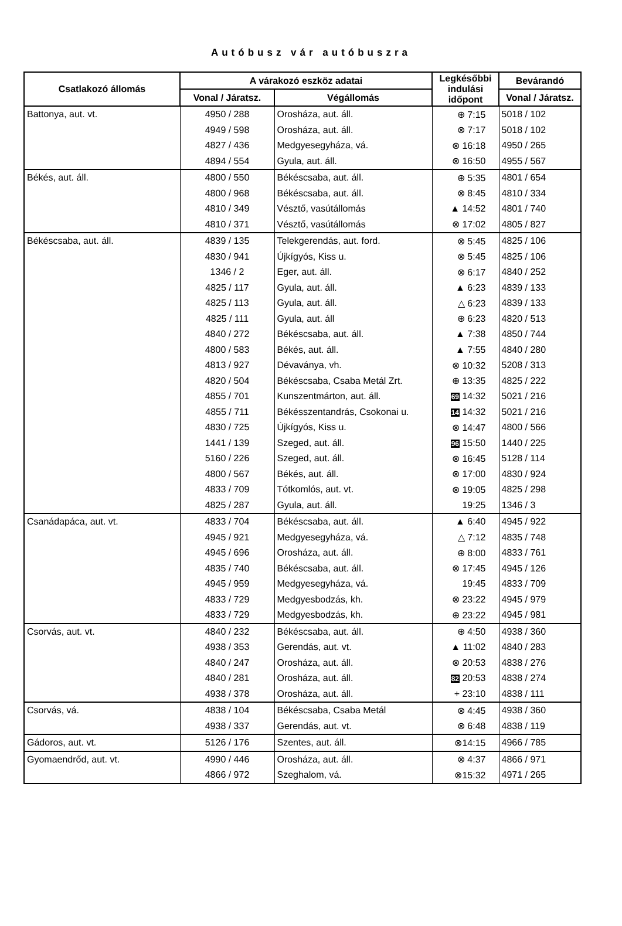Autóbusz vár autóbuszra
| Csatlakozó állomás | A várakozó eszköz adatai | | Legkésőbbi indulási időpont | Bevárandó |
| --- | --- | --- | --- | --- |
| | Vonal / Járatsz. | Végállomás | | Vonal / Járatsz. |
| Battonya, aut. vt. | 4950 / 288 | Orosháza, aut. áll. | ⊕ 7:15 | 5018 / 102 |
| | 4949 / 598 | Orosháza, aut. áll. | ⊗ 7:17 | 5018 / 102 |
| | 4827 / 436 | Medgyesegyháza, vá. | ⊗ 16:18 | 4950 / 265 |
| | 4894 / 554 | Gyula, aut. áll. | ⊗ 16:50 | 4955 / 567 |
| Békés, aut. áll. | 4800 / 550 | Békéscsaba, aut. áll. | ⊕ 5:35 | 4801 / 654 |
| | 4800 / 968 | Békéscsaba, aut. áll. | ⊗ 8:45 | 4810 / 334 |
| | 4810 / 349 | Vésztő, vasútállomás | ▲ 14:52 | 4801 / 740 |
| | 4810 / 371 | Vésztő, vasútállomás | ⊗ 17:02 | 4805 / 827 |
| Békéscsaba, aut. áll. | 4839 / 135 | Telekgerendás, aut. ford. | ⊗ 5:45 | 4825 / 106 |
| | 4830 / 941 | Újkígyós, Kiss u. | ⊗ 5:45 | 4825 / 106 |
| | 1346 / 2 | Eger, aut. áll. | ⊗ 6:17 | 4840 / 252 |
| | 4825 / 117 | Gyula, aut. áll. | ▲ 6:23 | 4839 / 133 |
| | 4825 / 113 | Gyula, aut. áll. | △ 6:23 | 4839 / 133 |
| | 4825 / 111 | Gyula, aut. áll | ⊕ 6:23 | 4820 / 513 |
| | 4840 / 272 | Békéscsaba, aut. áll. | ▲ 7:38 | 4850 / 744 |
| | 4800 / 583 | Békés, aut. áll. | ▲ 7:55 | 4840 / 280 |
| | 4813 / 927 | Dévaványa, vh. | ⊗ 10:32 | 5208 / 313 |
| | 4820 / 504 | Békéscsaba, Csaba Metál Zrt. | ⊕ 13:35 | 4825 / 222 |
| | 4855 / 701 | Kunszentmárton, aut. áll. | 69 14:32 | 5021 / 216 |
| | 4855 / 711 | Békésszentandrás, Csokonai u. | 14 14:32 | 5021 / 216 |
| | 4830 / 725 | Újkígyós, Kiss u. | ⊗ 14:47 | 4800 / 566 |
| | 1441 / 139 | Szeged, aut. áll. | 96 15:50 | 1440 / 225 |
| | 5160 / 226 | Szeged, aut. áll. | ⊗ 16:45 | 5128 / 114 |
| | 4800 / 567 | Békés, aut. áll. | ⊗ 17:00 | 4830 / 924 |
| | 4833 / 709 | Tótkomlós, aut. vt. | ⊗ 19:05 | 4825 / 298 |
| | 4825 / 287 | Gyula, aut. áll. | 19:25 | 1346 / 3 |
| Csanádapáca, aut. vt. | 4833 / 704 | Békéscsaba, aut. áll. | ▲ 6:40 | 4945 / 922 |
| | 4945 / 921 | Medgyesegyháza, vá. | △ 7:12 | 4835 / 748 |
| | 4945 / 696 | Orosháza, aut. áll. | ⊕ 8:00 | 4833 / 761 |
| | 4835 / 740 | Békéscsaba, aut. áll. | ⊗ 17:45 | 4945 / 126 |
| | 4945 / 959 | Medgyesegyháza, vá. | 19:45 | 4833 / 709 |
| | 4833 / 729 | Medgyesbodzás, kh. | ⊗ 23:22 | 4945 / 979 |
| | 4833 / 729 | Medgyesbodzás, kh. | ⊕ 23:22 | 4945 / 981 |
| Csorvás, aut. vt. | 4840 / 232 | Békéscsaba, aut. áll. | ⊕ 4:50 | 4938 / 360 |
| | 4938 / 353 | Gerendás, aut. vt. | ▲ 11:02 | 4840 / 283 |
| | 4840 / 247 | Orosháza, aut. áll. | ⊗ 20:53 | 4838 / 276 |
| | 4840 / 281 | Orosháza, aut. áll. | 82 20:53 | 4838 / 274 |
| | 4938 / 378 | Orosháza, aut. áll. | + 23:10 | 4838 / 111 |
| Csorvás, vá. | 4838 / 104 | Békéscsaba, Csaba Metál | ⊗ 4:45 | 4938 / 360 |
| | 4938 / 337 | Gerendás, aut. vt. | ⊗ 6:48 | 4838 / 119 |
| Gádoros, aut. vt. | 5126 / 176 | Szentes, aut. áll. | ⊗14:15 | 4966 / 785 |
| Gyomaendrőd, aut. vt. | 4990 / 446 | Orosháza, aut. áll. | ⊗ 4:37 | 4866 / 971 |
| | 4866 / 972 | Szeghalom, vá. | ⊗15:32 | 4971 / 265 |